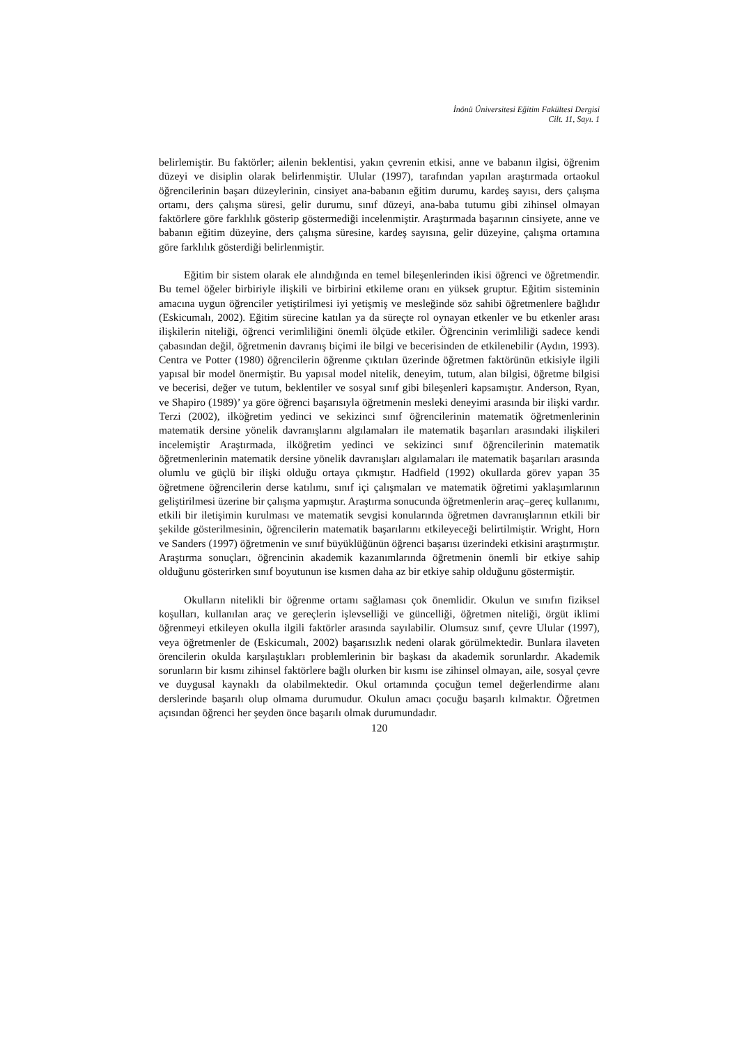İnönü Üniversitesi Eğitim Fakültesi Dergisi
Cilt. 11, Sayı. 1
belirlemiştir. Bu faktörler; ailenin beklentisi, yakın çevrenin etkisi, anne ve babanın ilgisi, öğrenim düzeyi ve disiplin olarak belirlenmiştir. Ulular (1997), tarafından yapılan araştırmada ortaokul öğrencilerinin başarı düzeylerinin, cinsiyet ana-babanın eğitim durumu, kardeş sayısı, ders çalışma ortamı, ders çalışma süresi, gelir durumu, sınıf düzeyi, ana-baba tutumu gibi zihinsel olmayan faktörlere göre farklılık gösterip göstermediği incelenmiştir. Araştırmada başarının cinsiyete, anne ve babanın eğitim düzeyine, ders çalışma süresine, kardeş sayısına, gelir düzeyine, çalışma ortamına göre farklılık gösterdiği belirlenmiştir.
Eğitim bir sistem olarak ele alındığında en temel bileşenlerinden ikisi öğrenci ve öğretmendir. Bu temel öğeler birbiriyle ilişkili ve birbirini etkileme oranı en yüksek gruptur. Eğitim sisteminin amacına uygun öğrenciler yetiştirilmesi iyi yetişmiş ve mesleğinde söz sahibi öğretmenlere bağlıdır (Eskicumalı, 2002). Eğitim sürecine katılan ya da süreçte rol oynayan etkenler ve bu etkenler arası ilişkilerin niteliği, öğrenci verimliliğini önemli ölçüde etkiler. Öğrencinin verimliliği sadece kendi çabasından değil, öğretmenin davranış biçimi ile bilgi ve becerisinden de etkilenebilir (Aydın, 1993). Centra ve Potter (1980) öğrencilerin öğrenme çıktıları üzerinde öğretmen faktörünün etkisiyle ilgili yapısal bir model önermiştir. Bu yapısal model nitelik, deneyim, tutum, alan bilgisi, öğretme bilgisi ve becerisi, değer ve tutum, beklentiler ve sosyal sınıf gibi bileşenleri kapsamıştır. Anderson, Ryan, ve Shapiro (1989)’ ya göre öğrenci başarısıyla öğretmenin mesleki deneyimi arasında bir ilişki vardır. Terzi (2002), ilköğretim yedinci ve sekizinci sınıf öğrencilerinin matematik öğretmenlerinin matematik dersine yönelik davranışlarını algılamaları ile matematik başarıları arasındaki ilişkileri incelemiştir Araştırmada, ilköğretim yedinci ve sekizinci sınıf öğrencilerinin matematik öğretmenlerinin matematik dersine yönelik davranışları algılamaları ile matematik başarıları arasında olumlu ve güçlü bir ilişki olduğu ortaya çıkmıştır. Hadfield (1992) okullarda görev yapan 35 öğretmene öğrencilerin derse katılımı, sınıf içi çalışmaları ve matematik öğretimi yaklaşımlarının geliştirilmesi üzerine bir çalışma yapmıştır. Araştırma sonucunda öğretmenlerin araç–gereç kullanımı, etkili bir iletişimin kurulması ve matematik sevgisi konularında öğretmen davranışlarının etkili bir şekilde gösterilmesinin, öğrencilerin matematik başarılarını etkileyeceği belirtilmiştir. Wright, Horn ve Sanders (1997) öğretmenin ve sınıf büyüklüğünün öğrenci başarısı üzerindeki etkisini araştırmıştır. Araştırma sonuçları, öğrencinin akademik kazanımlarında öğretmenin önemli bir etkiye sahip olduğunu gösterirken sınıf boyutunun ise kısmen daha az bir etkiye sahip olduğunu göstermiştir.
Okulların nitelikli bir öğrenme ortamı sağlaması çok önemlidir. Okulun ve sınıfın fiziksel koşulları, kullanılan araç ve gereçlerin işlevselliği ve güncelliği, öğretmen niteliği, örgüt iklimi öğrenmeyi etkileyen okulla ilgili faktörler arasında sayılabilir. Olumsuz sınıf, çevre Ulular (1997), veya öğretmenler de (Eskicumalı, 2002) başarısızlık nedeni olarak görülmektedir. Bunlara ilaveten örencilerin okulda karşılaştıkları problemlerinin bir başkası da akademik sorunlardır. Akademik sorunların bir kısmı zihinsel faktörlere bağlı olurken bir kısmı ise zihinsel olmayan, aile, sosyal çevre ve duygusal kaynaklı da olabilmektedir. Okul ortamında çocuğun temel değerlendirme alanı derslerinde başarılı olup olmama durumudur. Okulun amacı çocuğu başarılı kılmaktır. Öğretmen açısından öğrenci her şeyden önce başarılı olmak durumundadır.
120